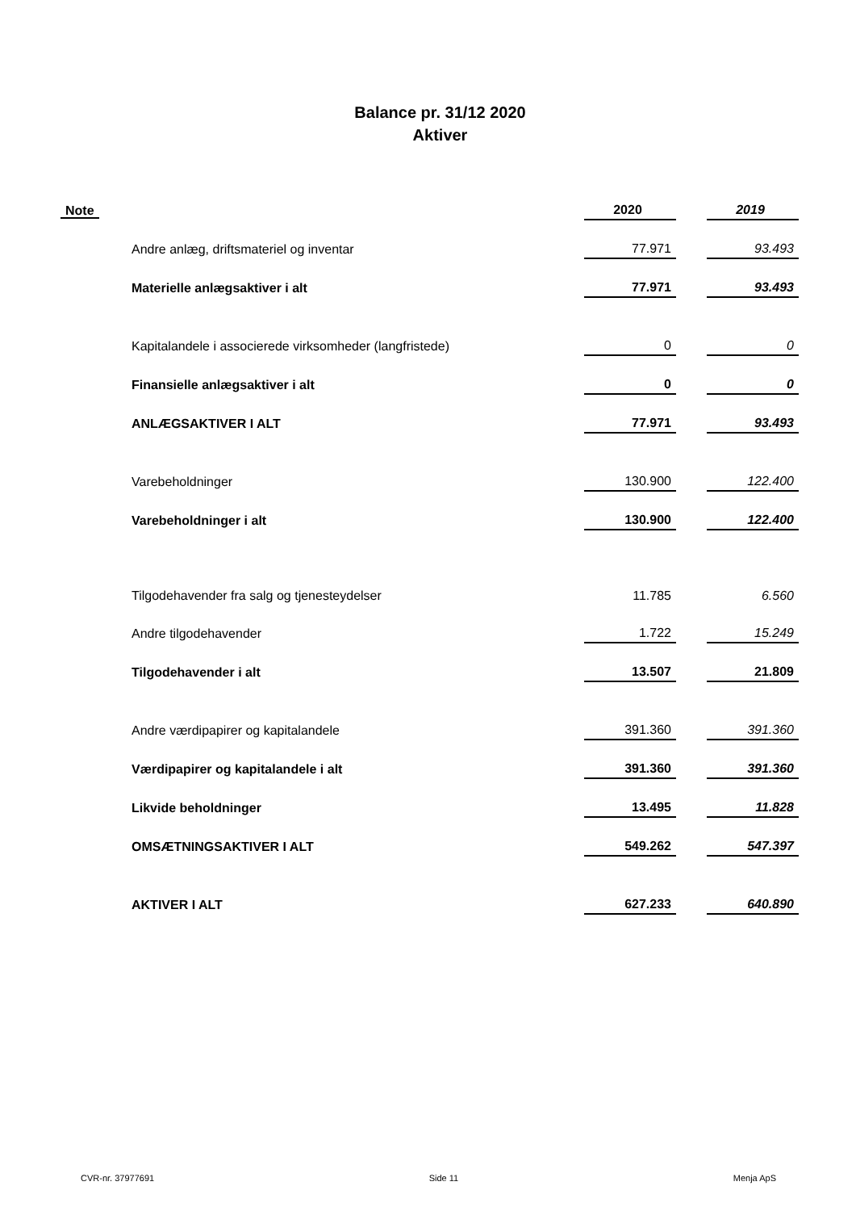Balance pr. 31/12 2020
Aktiver
| Note | | 2020 | | 2019 |
| --- | --- | --- | --- | --- |
| | Andre anlæg, driftsmateriel og inventar | 77.971 | | 93.493 |
| | Materielle anlægsaktiver i alt | 77.971 | | 93.493 |
| | Kapitalandele i associerede virksomheder (langfristede) | 0 | | 0 |
| | Finansielle anlægsaktiver i alt | 0 | | 0 |
| | ANLÆGSAKTIVER I ALT | 77.971 | | 93.493 |
| | Varebeholdninger | 130.900 | | 122.400 |
| | Varebeholdninger i alt | 130.900 | | 122.400 |
| | Tilgodehavender fra salg og tjenesteydelser | 11.785 | | 6.560 |
| | Andre tilgodehavender | 1.722 | | 15.249 |
| | Tilgodehavender i alt | 13.507 | | 21.809 |
| | Andre værdipapirer og kapitalandele | 391.360 | | 391.360 |
| | Værdipapirer og kapitalandele i alt | 391.360 | | 391.360 |
| | Likvide beholdninger | 13.495 | | 11.828 |
| | OMSÆTNINGSAKTIVER I ALT | 549.262 | | 547.397 |
| | AKTIVER I ALT | 627.233 | | 640.890 |
CVR-nr. 37977691 Side 11 Menja ApS